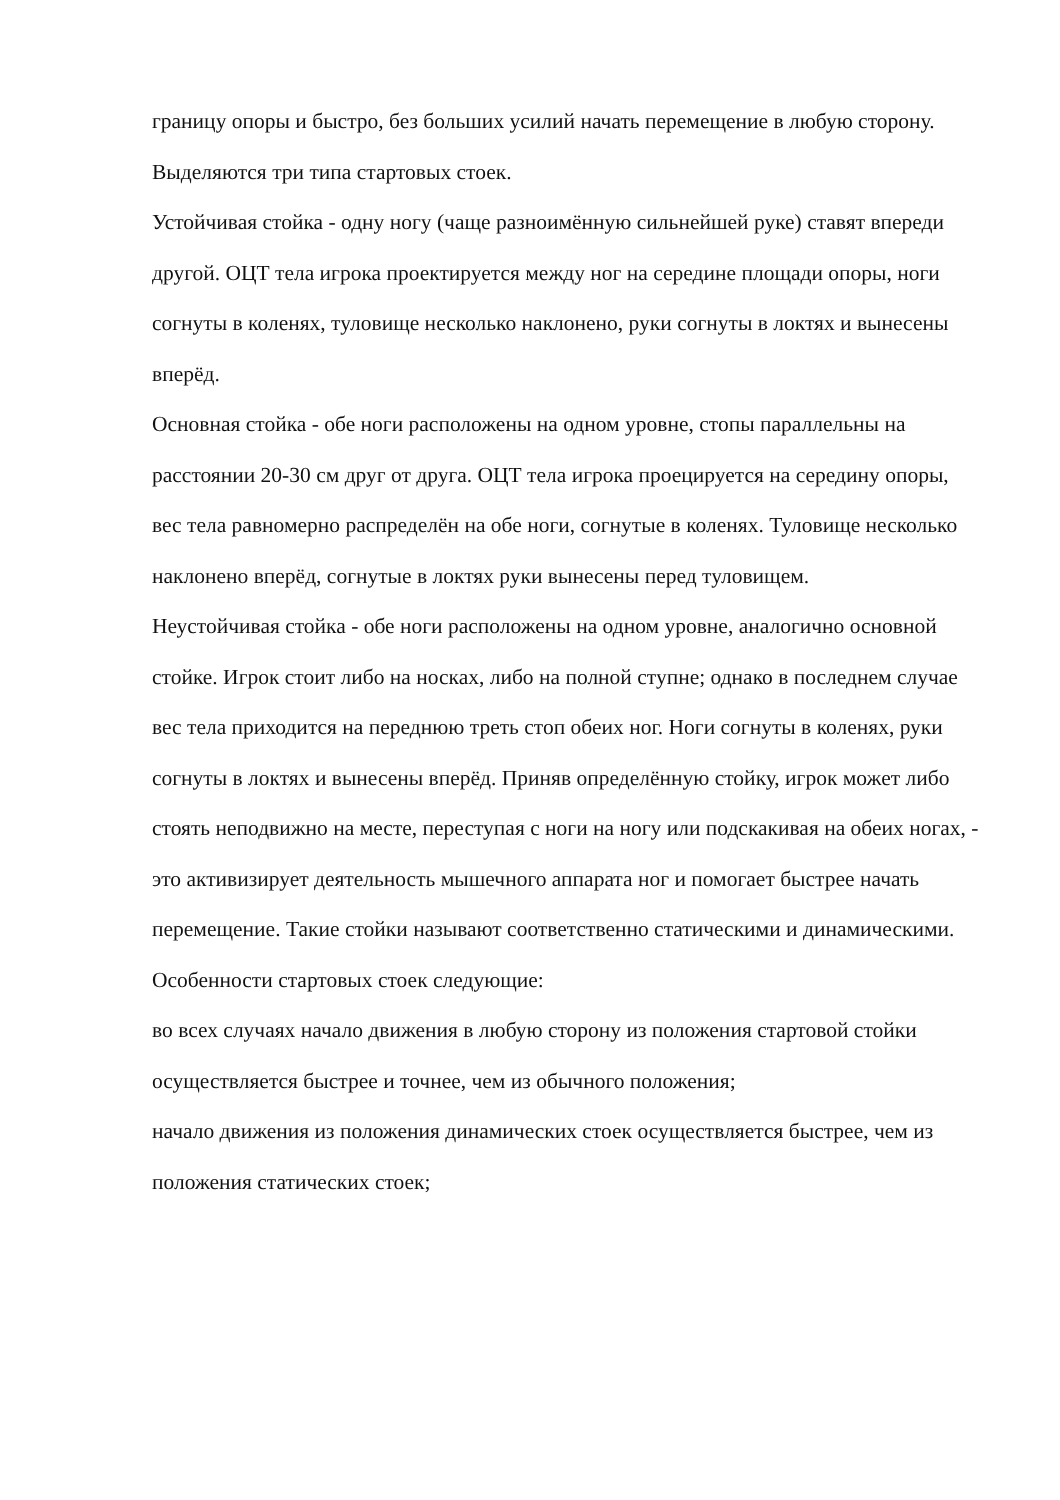границу опоры и быстро, без больших усилий начать перемещение в любую сторону. Выделяются три типа стартовых стоек.
Устойчивая стойка - одну ногу (чаще разноимённую сильнейшей руке) ставят впереди другой. ОЦТ тела игрока проектируется между ног на середине площади опоры, ноги согнуты в коленях, туловище несколько наклонено, руки согнуты в локтях и вынесены вперёд.
Основная стойка - обе ноги расположены на одном уровне, стопы параллельны на расстоянии 20-30 см друг от друга. ОЦТ тела игрока проецируется на середину опоры, вес тела равномерно распределён на обе ноги, согнутые в коленях. Туловище несколько наклонено вперёд, согнутые в локтях руки вынесены перед туловищем.
Неустойчивая стойка - обе ноги расположены на одном уровне, аналогично основной стойке. Игрок стоит либо на носках, либо на полной ступне; однако в последнем случае вес тела приходится на переднюю треть стоп обеих ног. Ноги согнуты в коленях, руки согнуты в локтях и вынесены вперёд. Приняв определённую стойку, игрок может либо стоять неподвижно на месте, переступая с ноги на ногу или подскакивая на обеих ногах, - это активизирует деятельность мышечного аппарата ног и помогает быстрее начать перемещение. Такие стойки называют соответственно статическими и динамическими.
Особенности стартовых стоек следующие:
во всех случаях начало движения в любую сторону из положения стартовой стойки осуществляется быстрее и точнее, чем из обычного положения;
начало движения из положения динамических стоек осуществляется быстрее, чем из положения статических стоек;